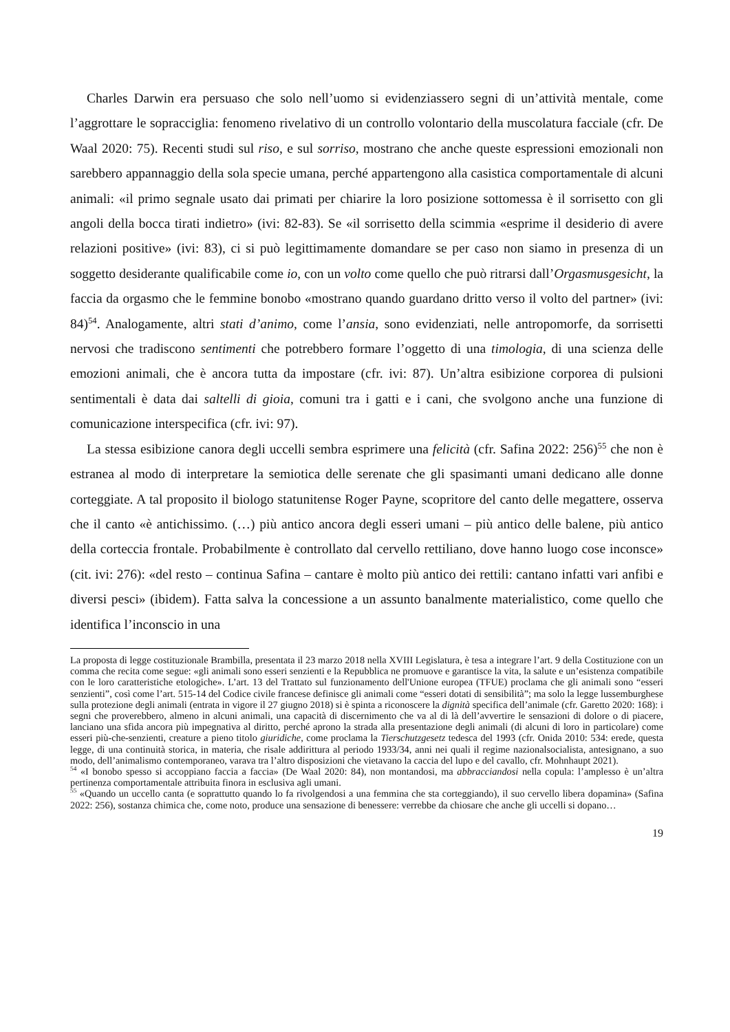Charles Darwin era persuaso che solo nell’uomo si evidenziassero segni di un’attività mentale, come l’aggrottare le sopracciglia: fenomeno rivelativo di un controllo volontario della muscolatura facciale (cfr. De Waal 2020: 75). Recenti studi sul riso, e sul sorriso, mostrano che anche queste espressioni emozionali non sarebbero appannaggio della sola specie umana, perché appartengono alla casistica comportamentale di alcuni animali: «il primo segnale usato dai primati per chiarire la loro posizione sottomessa è il sorrisetto con gli angoli della bocca tirati indietro» (ivi: 82-83). Se «il sorrisetto della scimmia «esprime il desiderio di avere relazioni positive» (ivi: 83), ci si può legittimamente domandare se per caso non siamo in presenza di un soggetto desiderante qualificabile come io, con un volto come quello che può ritrarsi dall’Orgasmusgesicht, la faccia da orgasmo che le femmine bonobo «mostrano quando guardano dritto verso il volto del partner» (ivi: 84)<sup>54</sup>. Analogamente, altri stati d’animo, come l’ansia, sono evidenziati, nelle antropomorfe, da sorrisetti nervosi che tradiscono sentimenti che potrebbero formare l’oggetto di una timologia, di una scienza delle emozioni animali, che è ancora tutta da impostare (cfr. ivi: 87). Un’altra esibizione corporea di pulsioni sentimentali è data dai saltelli di gioia, comuni tra i gatti e i cani, che svolgono anche una funzione di comunicazione interspecifica (cfr. ivi: 97).
La stessa esibizione canora degli uccelli sembra esprimere una felicità (cfr. Safina 2022: 256)<sup>55</sup> che non è estranea al modo di interpretare la semiotica delle serenate che gli spasimanti umani dedicano alle donne corteggiate. A tal proposito il biologo statunitense Roger Payne, scopritore del canto delle megattere, osserva che il canto «è antichissimo. (…) più antico ancora degli esseri umani – più antico delle balene, più antico della corteccia frontale. Probabilmente è controllato dal cervello rettiliano, dove hanno luogo cose inconsce» (cit. ivi: 276): «del resto – continua Safina – cantare è molto più antico dei rettili: cantano infatti vari anfibi e diversi pesci» (ibidem). Fatta salva la concessione a un assunto banalmente materialistico, come quello che identifica l’inconscio in una
La proposta di legge costituzionale Brambilla, presentata il 23 marzo 2018 nella XVIII Legislatura, è tesa a integrare l’art. 9 della Costituzione con un comma che recita come segue: «gli animali sono esseri senzienti e la Repubblica ne promuove e garantisce la vita, la salute e un’esistenza compatibile con le loro caratteristiche etologiche». L’art. 13 del Trattato sul funzionamento dell'Unione europea (TFUE) proclama che gli animali sono “esseri senzienti”, così come l’art. 515-14 del Codice civile francese definisce gli animali come “esseri dotati di sensibilità”; ma solo la legge lussemburghese sulla protezione degli animali (entrata in vigore il 27 giugno 2018) si è spinta a riconoscere la dignità specifica dell’animale (cfr. Garetto 2020: 168): i segni che proverebbero, almeno in alcuni animali, una capacità di discernimento che va al di là dell’avvertire le sensazioni di dolore o di piacere, lanciano una sfida ancora più impegnativa al diritto, perché aprono la strada alla presentazione degli animali (di alcuni di loro in particolare) come esseri più-che-senzienti, creature a pieno titolo giuridiche, come proclama la Tierschutzgesetz tedesca del 1993 (cfr. Onida 2010: 534: erede, questa legge, di una continuità storica, in materia, che risale addirittura al periodo 1933/34, anni nei quali il regime nazionalsocialista, antesignano, a suo modo, dell’animalismo contemporaneo, varava tra l’altro disposizioni che vietavano la caccia del lupo e del cavallo, cfr. Mohnhaupt 2021).
<sup>54</sup> «I bonobo spesso si accoppiano faccia a faccia» (De Waal 2020: 84), non montandosi, ma abbracciandosi nella copula: l’amplesso è un’altra pertinenza comportamentale attribuita finora in esclusiva agli umani.
<sup>55</sup> «Quando un uccello canta (e soprattutto quando lo fa rivolgendosi a una femmina che sta corteggiando), il suo cervello libera dopamina» (Safina 2022: 256), sostanza chimica che, come noto, produce una sensazione di benessere: verrebbe da chiosare che anche gli uccelli si dopano…
19